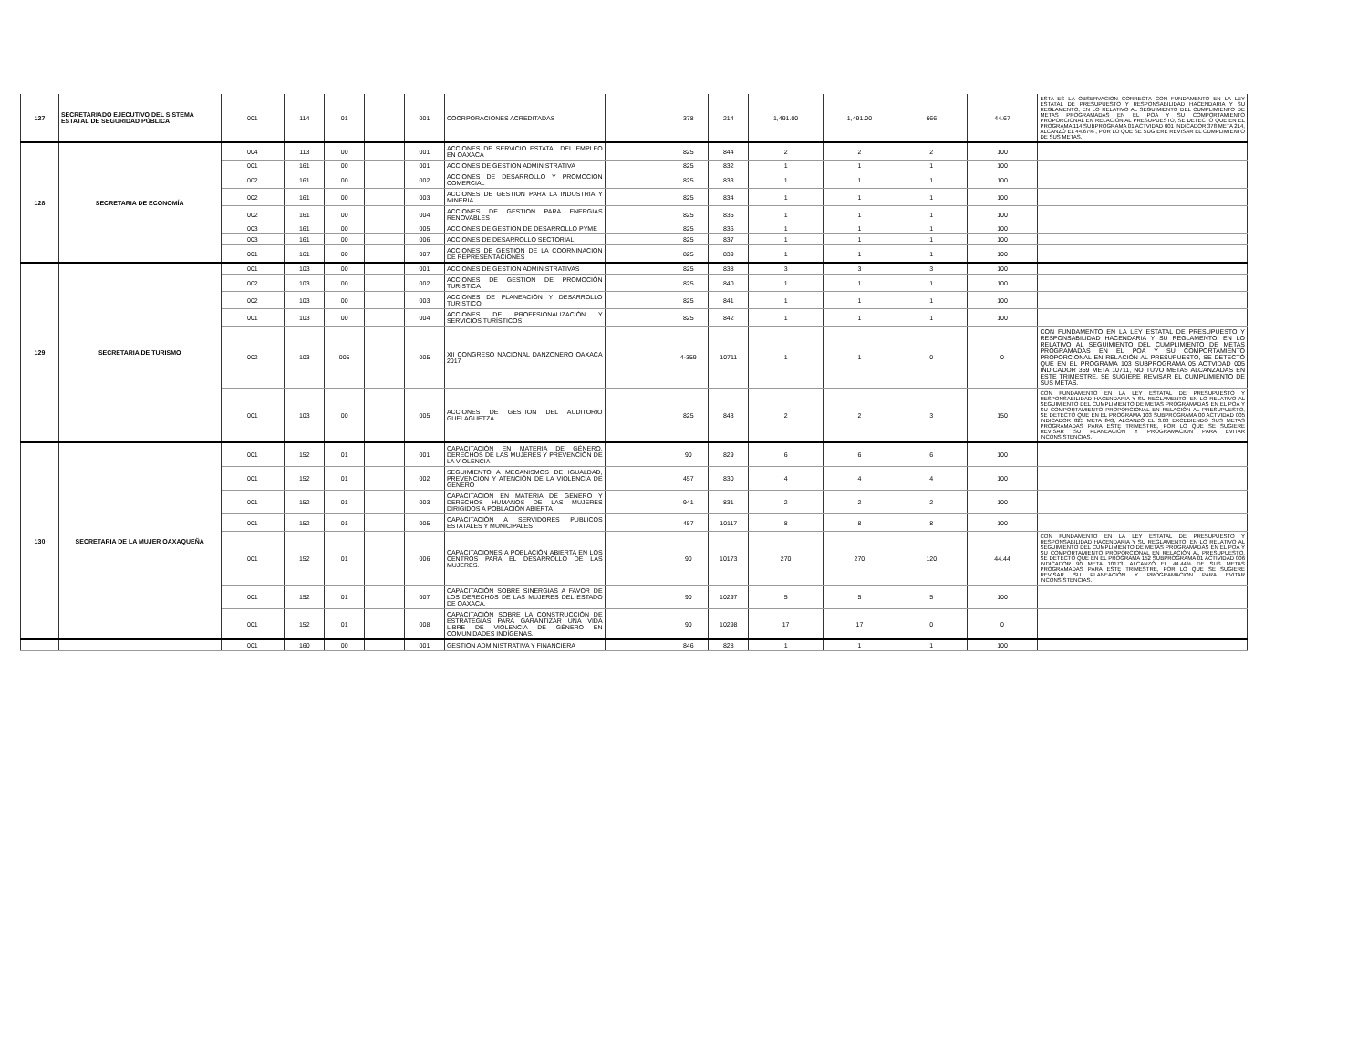| 127 | SECRETARIADO EJECUTIVO DEL SISTEMA ESTATAL DE SEGURIDAD PÚBLICA | 001 | 114 | 01 | | 001 | COORPORACIONES ACREDITADAS | | 378 | 214 | 1,491.00 | 1,491.00 | 666 | 44.67 | ESTA ES LA OBSERVACION CORRECTA CON FUNDAMENTO EN LA LEY ESTATAL DE PRESUPUESTO Y RESPONSABILIDAD HACENDARIA Y SU REGLAMENTO, EN LO RELATIVO AL SEGUIMIENTO DEL CUMPLIMIENTO DE METAS PROGRAMADAS EN EL POA Y SU COMPORTAMIENTO PROPORCIONAL EN RELACIÓN AL PRESUPUESTO, SE DETECTÓ QUE EN EL PROGRAMA 114 SUBPROGRAMA 01 ACTVIDAD 001 INDICADOR 378 META 214, ALCANZÓ EL 44.67% , POR LO QUE SE SUGIERE REVISAR EL CUMPLIMIENTO DE SUS METAS. |
| 128 | SECRETARIA DE ECONOMÍA | 004 | 113 | 00 | | 001 | ACCIONES DE SERVICIO ESTATAL DEL EMPLEO EN OAXACA | | 825 | 844 | 2 | 2 | 2 | 100 | |
| | | 001 | 161 | 00 | | 001 | ACCIONES DE GESTION ADMINISTRATIVA | | 825 | 832 | 1 | 1 | 1 | 100 | |
| | | 002 | 161 | 00 | | 002 | ACCIONES DE DESARROLLO Y PROMOCION COMERCIAL | | 825 | 833 | 1 | 1 | 1 | 100 | |
| | | 002 | 161 | 00 | | 003 | ACCIONES DE GESTION PARA LA INDUSTRIA Y MINERIA | | 825 | 834 | 1 | 1 | 1 | 100 | |
| | | 002 | 161 | 00 | | 004 | ACCIONES DE GESTION PARA ENERGIAS RENOVABLES | | 825 | 835 | 1 | 1 | 1 | 100 | |
| | | 003 | 161 | 00 | | 005 | ACCIONES DE GESTION DE DESARROLLO PYME | | 825 | 836 | 1 | 1 | 1 | 100 | |
| | | 003 | 161 | 00 | | 006 | ACCIONES DE DESARROLLO SECTORIAL | | 825 | 837 | 1 | 1 | 1 | 100 | |
| | | 001 | 161 | 00 | | 007 | ACCIONES DE GESTION DE LA COORNINACION DE REPRESENTACIONES | | 825 | 839 | 1 | 1 | 1 | 100 | |
| 129 | SECRETARIA DE TURISMO | 001 | 103 | 00 | | 001 | ACCIONES DE GESTION ADMINISTRATIVAS | | 825 | 838 | 3 | 3 | 3 | 100 | |
| | | 002 | 103 | 00 | | 002 | ACCIONES DE GESTION DE PROMOCIÓN TURÍSTICA | | 825 | 840 | 1 | 1 | 1 | 100 | |
| | | 002 | 103 | 00 | | 003 | ACCIONES DE PLANEACIÓN Y DESARROLLO TURÍSTICO | | 825 | 841 | 1 | 1 | 1 | 100 | |
| | | 001 | 103 | 00 | | 004 | ACCIONES DE PROFESIONALIZACIÓN Y SERVICIOS TURÍSTICOS | | 825 | 842 | 1 | 1 | 1 | 100 | |
| | | 002 | 103 | 005 | | 005 | XII CONGRESO NACIONAL DANZONERO OAXACA 2017 | | 4-359 | 10711 | 1 | 1 | 0 | 0 | CON FUNDAMENTO EN LA LEY ESTATAL DE PRESUPUESTO Y RESPONSABILIDAD HACENDARIA Y SU REGLAMENTO, EN LO RELATIVO AL SEGUIMIENTO DEL CUMPLIMIENTO DE METAS PROGRAMADAS EN EL POA Y SU COMPORTAMIENTO PROPORCIONAL EN RELACIÓN AL PRESUPUESTO, SE DETECTÓ QUE EN EL PROGRAMA 103 SUBPROGRAMA 05 ACTVIDAD 005 INDICADOR 359 META 10711, NO TUVO METAS ALCANZADAS EN ESTE TRIMESTRE, SE SUGIERE REVISAR EL CUMPLIMIENTO DE SUS METAS. |
| | | 001 | 103 | 00 | | 005 | ACCIONES DE GESTION DEL AUDITORIO GUELAGUETZA | | 825 | 843 | 2 | 2 | 3 | 150 | CON FUNDAMENTO EN LA LEY ESTATAL DE PRESUPUESTO Y RESPONSABILIDAD HACENDARIA Y SU REGLAMENTO, EN LO RELATIVO AL SEGUIMIENTO DEL CUMPLIMIENTO DE METAS PROGRAMADAS EN EL POA Y SU COMPORTAMIENTO PROPORCIONAL EN RELACIÓN AL PRESUPUESTO, SE DETECTÓ QUE EN EL PROGRAMA 103 SUBPROGRAMA 00 ACTVIDAD 005 INDICADOR 825 META 843, ALCANZÓ EL 3.00 EXCEDIENDO SUS METAS PROGRAMADAS PARA ESTE TRIMESTRE, POR LO QUE SE SUGIERE REVISAR SU PLANEACIÓN Y PROGRAMACIÓN PARA EVITAR INCONSISTENCIAS. |
| 130 | SECRETARIA DE LA MUJER OAXAQUEÑA | 001 | 152 | 01 | | 001 | CAPACITACIÓN EN MATERIA DE GÉNERO, DERECHOS DE LAS MUJERES Y PREVENCIÓN DE LA VIOLENCIA | | 90 | 829 | 6 | 6 | 6 | 100 | |
| | | 001 | 152 | 01 | | 002 | SEGUIMIENTO A MECANISMOS DE IGUALDAD, PREVENCIÓN Y ATENCIÓN DE LA VIOLENCIA DE GÉNERO | | 457 | 830 | 4 | 4 | 4 | 100 | |
| | | 001 | 152 | 01 | | 003 | CAPACITACIÓN EN MATERIA DE GÉNERO Y DERECHOS HUMANOS DE LAS MUJERES DIRIGIDOS A POBLACIÓN ABIERTA | | 941 | 831 | 2 | 2 | 2 | 100 | |
| | | 001 | 152 | 01 | | 005 | CAPACITACIÓN A SERVIDORES PUBLICOS ESTATALES Y MUNICIPALES | | 457 | 10117 | 8 | 8 | 8 | 100 | |
| | | 001 | 152 | 01 | | 006 | CAPACITACIONES A POBLACIÓN ABIERTA EN LOS CENTROS PARA EL DESARROLLO DE LAS MUJERES. | | 90 | 10173 | 270 | 270 | 120 | 44.44 | CON FUNDAMENTO EN LA LEY ESTATAL DE PRESUPUESTO Y RESPONSABILIDAD HACENDARIA Y SU REGLAMENTO, EN LO RELATIVO AL SEGUIMIENTO DEL CUMPLIMIENTO DE METAS PROGRAMADAS EN EL POA Y SU COMPORTAMIENTO PROPORCIONAL EN RELACIÓN AL PRESUPUESTO, SE DETECTÓ QUE EN EL PROGRAMA 152 SUBPROGRAMA 01 ACTIVIDAD 006 INDICADOR 90 META 10173, ALCANZÓ EL 44.44% DE SUS METAS PROGRAMADAS PARA ESTE TRIMESTRE, POR LO QUE SE SUGIERE REVISAR SU PLANEACIÓN Y PROGRAMACIÓN PARA EVITAR INCONSISTENCIAS. |
| | | 001 | 152 | 01 | | 007 | CAPACITACIÓN SOBRE SINERGIAS A FAVOR DE LOS DERECHOS DE LAS MUJERES DEL ESTADO DE OAXACA. | | 90 | 10297 | 5 | 5 | 5 | 100 | |
| | | 001 | 152 | 01 | | 008 | CAPACITACIÓN SOBRE LA CONSTRUCCIÓN DE ESTRATEGIAS PARA GARANTIZAR UNA VIDA LIBRE DE VIOLENCIA DE GÉNERO EN COMUNIDADES INDÍGENAS. | | 90 | 10298 | 17 | 17 | 0 | 0 | |
| | | 001 | 160 | 00 | | 001 | GESTION ADMINISTRATIVA Y FINANCIERA | | 846 | 828 | 1 | 1 | 1 | 100 | |